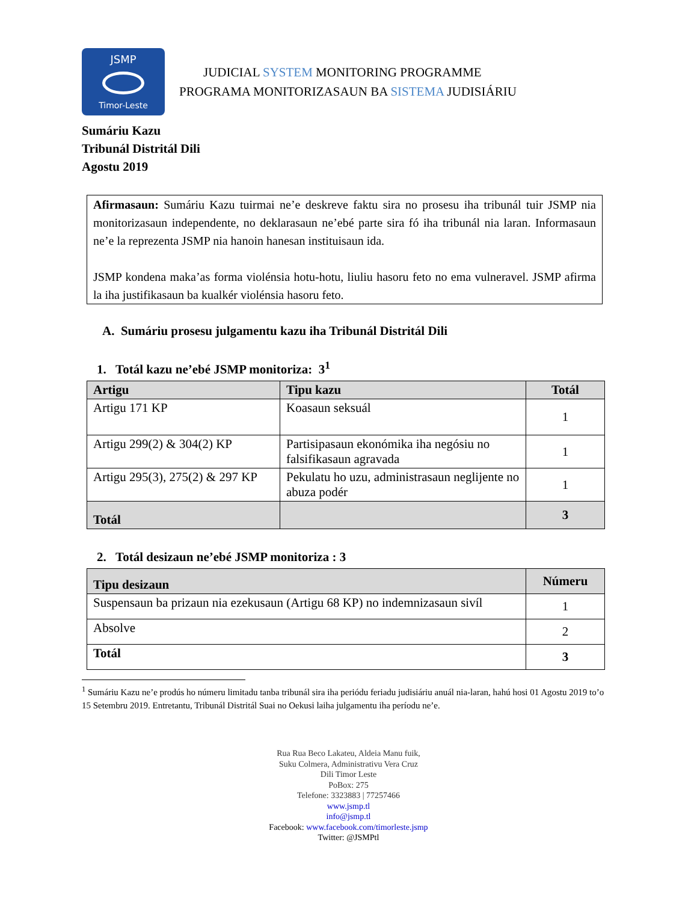JSMP
Timor-Leste
JUDICIAL SYSTEM MONITORING PROGRAMME
PROGRAMA MONITORIZASAUN BA SISTEMA JUDISIÁRIU
Sumáriu Kazu
Tribunál Distritál Dili
Agostu 2019
Afirmasaun: Sumáriu Kazu tuirmai ne’e deskreve faktu sira no prosesu iha tribunál tuir JSMP nia monitorizasaun independente, no deklarasaun ne’ebé parte sira fó iha tribunál nia laran. Informasaun ne’e la reprezenta JSMP nia hanoin hanesan instituisaun ida.
JSMP kondena maka’as forma violénsia hotu-hotu, liuliu hasoru feto no ema vulneravel. JSMP afirma la iha justifikasaun ba kualkér violénsia hasoru feto.
A. Sumáriu prosesu julgamentu kazu iha Tribunál Distritál Dili
1. Totál kazu ne’ebé JSMP monitoriza: 3<sup>1</sup>
| Artigu | Tipu kazu | Totál |
| --- | --- | --- |
| Artigu 171 KP | Koasaun seksuál | 1 |
| Artigu 299(2) & 304(2) KP | Partisipasaun ekonómika iha negósiu no falsifikasaun agravada | 1 |
| Artigu 295(3), 275(2) & 297 KP | Pekulatu ho uzu, administrasaun neglijente no abuza podér | 1 |
| Totál | | 3 |
2. Totál desizaun ne’ebé JSMP monitoriza : 3
| Tipu desizaun | Númeru |
| --- | --- |
| Suspensaun ba prizaun nia ezekusaun (Artigu 68 KP) no indemnizasaun sivíl | 1 |
| Absolve | 2 |
| Totál | 3 |
<sup>1</sup> Sumáriu Kazu ne’e prodús ho númeru limitadu tanba tribunál sira iha periódu feriadu judisiáriu anuál nia-laran, hahú hosi 01 Agostu 2019 to’o 15 Setembru 2019. Entretantu, Tribunál Distritál Suai no Oekusi laiha julgamentu iha períodu ne’e.
Rua Rua Beco Lakateu, Aldeia Manu fuik,
Suku Colmera, Administrativu Vera Cruz
Dili Timor Leste
PoBox: 275
Telefone: 3323883 | 77257466
www.jsmp.tl
info@jsmp.tl
Facebook: www.facebook.com/timorleste.jsmp
Twitter: @JSMPtl